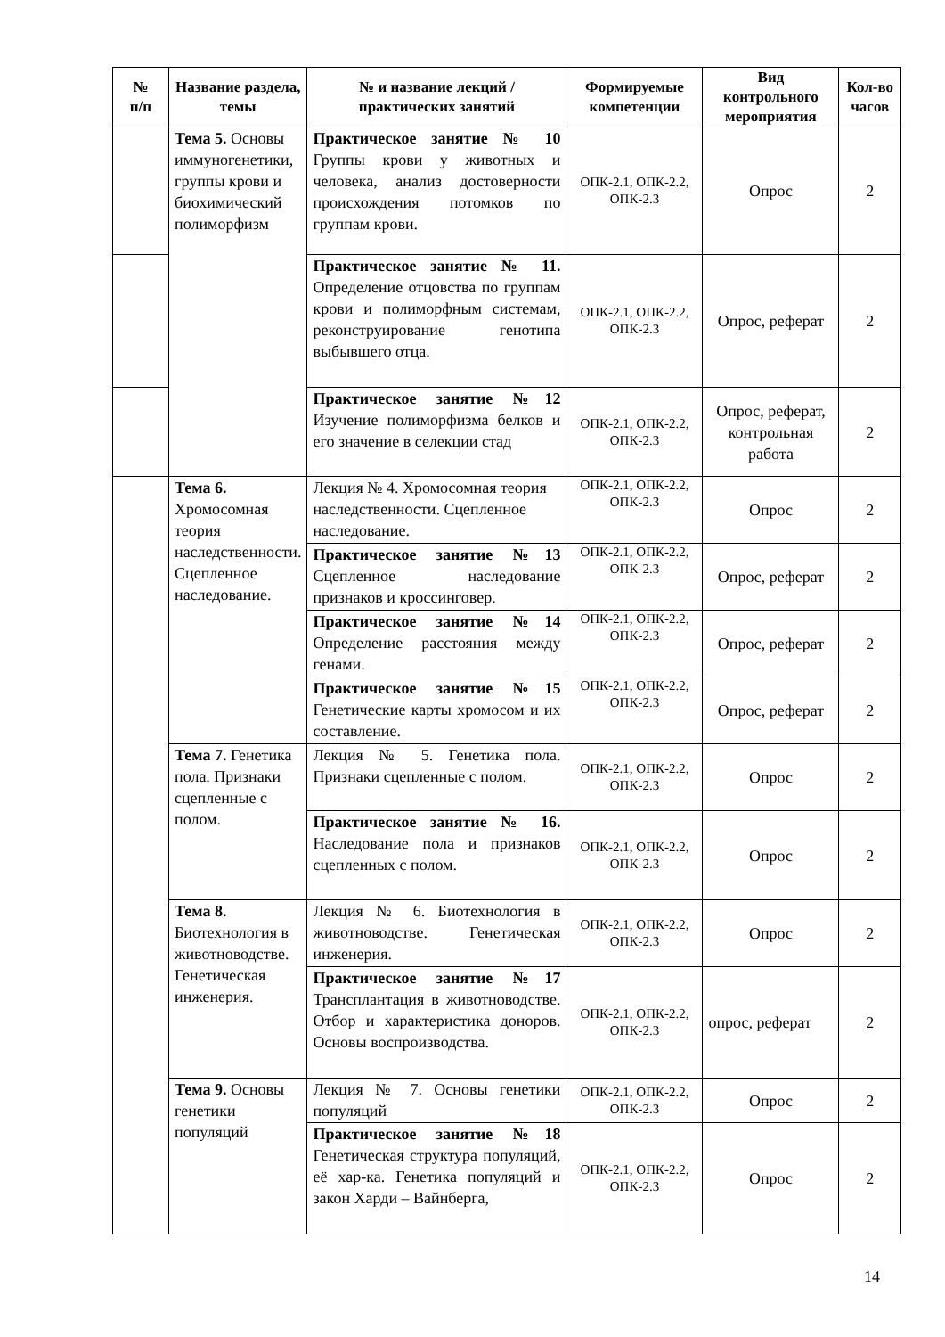| № п/п | Название раздела, темы | № и название лекций / практических занятий | Формируемые компетенции | Вид контрольного мероприятия | Кол-во часов |
| --- | --- | --- | --- | --- | --- |
| | Тема 5. Основы иммуногенетики, группы крови и биохимический полиморфизм | Практическое занятие № 10 Группы крови у животных и человека, анализ достоверности происхождения потомков по группам крови. | ОПК-2.1, ОПК-2.2, ОПК-2.3 | Опрос | 2 |
| | | Практическое занятие № 11. Определение отцовства по группам крови и полиморфным системам, реконструирование генотипа выбывшего отца. | ОПК-2.1, ОПК-2.2, ОПК-2.3 | Опрос, реферат | 2 |
| | | Практическое занятие №12 Изучение полиморфизма белков и его значение в селекции стад | ОПК-2.1, ОПК-2.2, ОПК-2.3 | Опрос, реферат, контрольная работа | 2 |
| | Тема 6. Хромосомная теория наследственности. Сцепленное наследование. | Лекция № 4. Хромосомная теория наследственности. Сцепленное наследование. | ОПК-2.1, ОПК-2.2, ОПК-2.3 | Опрос | 2 |
| | | Практическое занятие №13 Сцепленное наследование признаков и кроссинговер. | ОПК-2.1, ОПК-2.2, ОПК-2.3 | Опрос, реферат | 2 |
| | | Практическое занятие №14 Определение расстояния между генами. | ОПК-2.1, ОПК-2.2, ОПК-2.3 | Опрос, реферат | 2 |
| | | Практическое занятие №15 Генетические карты хромосом и их составление. | ОПК-2.1, ОПК-2.2, ОПК-2.3 | Опрос, реферат | 2 |
| | Тема 7. Генетика пола. Признаки сцепленные с полом. | Лекция № 5. Генетика пола. Признаки сцепленные с полом. | ОПК-2.1, ОПК-2.2, ОПК-2.3 | Опрос | 2 |
| | | Практическое занятие № 16. Наследование пола и признаков сцепленных с полом. | ОПК-2.1, ОПК-2.2, ОПК-2.3 | Опрос | 2 |
| | Тема 8. Биотехнология в животноводстве. Генетическая инженерия. | Лекция № 6. Биотехнология в животноводстве. Генетическая инженерия. | ОПК-2.1, ОПК-2.2, ОПК-2.3 | Опрос | 2 |
| | | Практическое занятие №17 Трансплантация в животноводстве. Отбор и характеристика доноров. Основы воспроизводства. | ОПК-2.1, ОПК-2.2, ОПК-2.3 | опрос, реферат | 2 |
| | Тема 9. Основы генетики популяций | Лекция № 7. Основы генетики популяций | ОПК-2.1, ОПК-2.2, ОПК-2.3 | Опрос | 2 |
| | | Практическое занятие №18 Генетическая структура популяций, её хар-ка. Генетика популяций и закон Харди – Вайнберга, | ОПК-2.1, ОПК-2.2, ОПК-2.3 | Опрос | 2 |
14